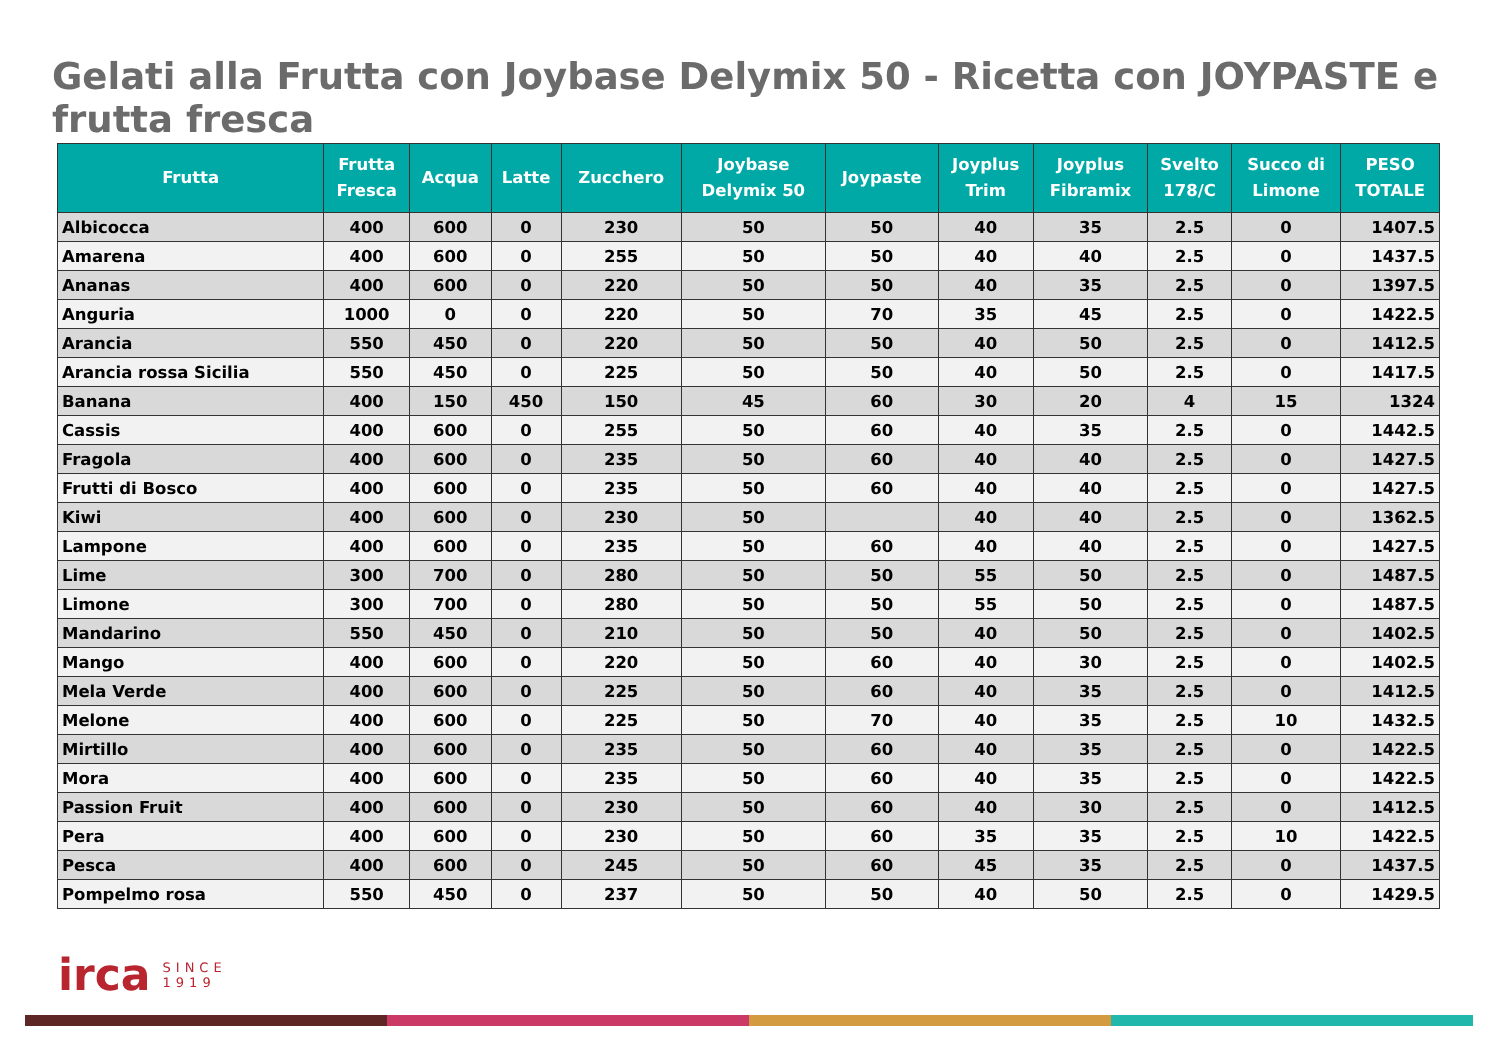Gelati alla Frutta con Joybase Delymix 50 - Ricetta con JOYPASTE e frutta fresca
| Frutta | Frutta Fresca | Acqua | Latte | Zucchero | Joybase Delymix 50 | Joypaste | Joyplus Trim | Joyplus Fibramix | Svelto 178/C | Succo di Limone | PESO TOTALE |
| --- | --- | --- | --- | --- | --- | --- | --- | --- | --- | --- | --- |
| Albicocca | 400 | 600 | 0 | 230 | 50 | 50 | 40 | 35 | 2.5 | 0 | 1407.5 |
| Amarena | 400 | 600 | 0 | 255 | 50 | 50 | 40 | 40 | 2.5 | 0 | 1437.5 |
| Ananas | 400 | 600 | 0 | 220 | 50 | 50 | 40 | 35 | 2.5 | 0 | 1397.5 |
| Anguria | 1000 | 0 | 0 | 220 | 50 | 70 | 35 | 45 | 2.5 | 0 | 1422.5 |
| Arancia | 550 | 450 | 0 | 220 | 50 | 50 | 40 | 50 | 2.5 | 0 | 1412.5 |
| Arancia rossa Sicilia | 550 | 450 | 0 | 225 | 50 | 50 | 40 | 50 | 2.5 | 0 | 1417.5 |
| Banana | 400 | 150 | 450 | 150 | 45 | 60 | 30 | 20 | 4 | 15 | 1324 |
| Cassis | 400 | 600 | 0 | 255 | 50 | 60 | 40 | 35 | 2.5 | 0 | 1442.5 |
| Fragola | 400 | 600 | 0 | 235 | 50 | 60 | 40 | 40 | 2.5 | 0 | 1427.5 |
| Frutti di Bosco | 400 | 600 | 0 | 235 | 50 | 60 | 40 | 40 | 2.5 | 0 | 1427.5 |
| Kiwi | 400 | 600 | 0 | 230 | 50 | | 40 | 40 | 2.5 | 0 | 1362.5 |
| Lampone | 400 | 600 | 0 | 235 | 50 | 60 | 40 | 40 | 2.5 | 0 | 1427.5 |
| Lime | 300 | 700 | 0 | 280 | 50 | 50 | 55 | 50 | 2.5 | 0 | 1487.5 |
| Limone | 300 | 700 | 0 | 280 | 50 | 50 | 55 | 50 | 2.5 | 0 | 1487.5 |
| Mandarino | 550 | 450 | 0 | 210 | 50 | 50 | 40 | 50 | 2.5 | 0 | 1402.5 |
| Mango | 400 | 600 | 0 | 220 | 50 | 60 | 40 | 30 | 2.5 | 0 | 1402.5 |
| Mela Verde | 400 | 600 | 0 | 225 | 50 | 60 | 40 | 35 | 2.5 | 0 | 1412.5 |
| Melone | 400 | 600 | 0 | 225 | 50 | 70 | 40 | 35 | 2.5 | 10 | 1432.5 |
| Mirtillo | 400 | 600 | 0 | 235 | 50 | 60 | 40 | 35 | 2.5 | 0 | 1422.5 |
| Mora | 400 | 600 | 0 | 235 | 50 | 60 | 40 | 35 | 2.5 | 0 | 1422.5 |
| Passion Fruit | 400 | 600 | 0 | 230 | 50 | 60 | 40 | 30 | 2.5 | 0 | 1412.5 |
| Pera | 400 | 600 | 0 | 230 | 50 | 60 | 35 | 35 | 2.5 | 10 | 1422.5 |
| Pesca | 400 | 600 | 0 | 245 | 50 | 60 | 45 | 35 | 2.5 | 0 | 1437.5 |
| Pompelmo rosa | 550 | 450 | 0 | 237 | 50 | 50 | 40 | 50 | 2.5 | 0 | 1429.5 |
irca SINCE
1919